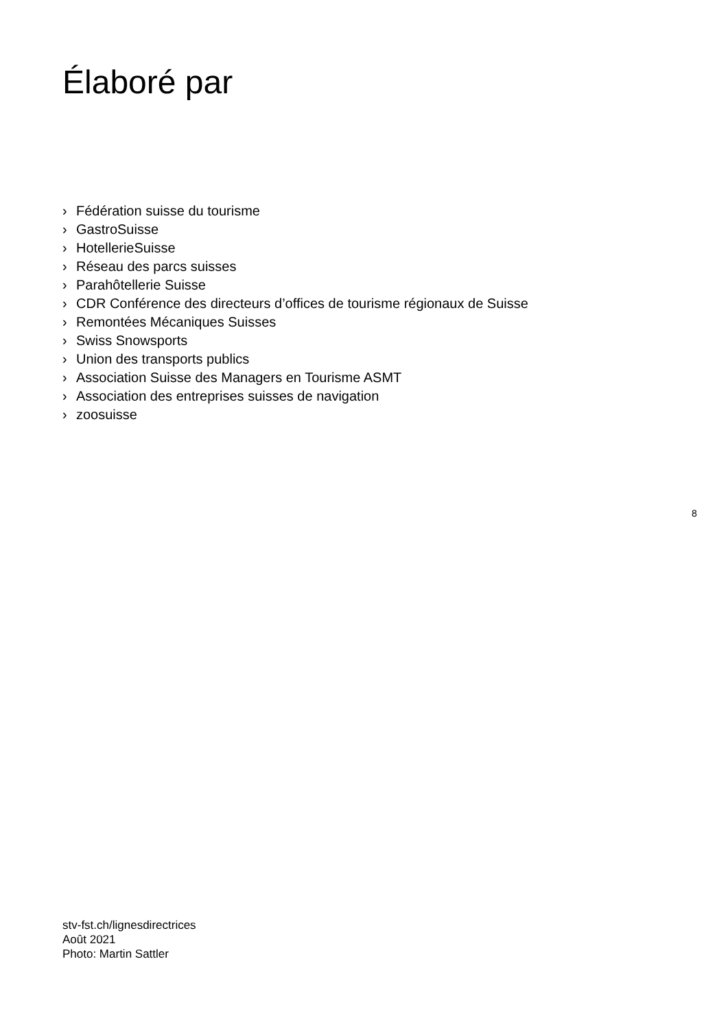Élaboré par
› Fédération suisse du tourisme
› GastroSuisse
› HotellerieSuisse
› Réseau des parcs suisses
› Parahôtellerie Suisse
› CDR Conférence des directeurs d’offices de tourisme régionaux de Suisse
› Remontées Mécaniques Suisses
› Swiss Snowsports
› Union des transports publics
› Association Suisse des Managers en Tourisme ASMT
› Association des entreprises suisses de navigation
› zoosuisse
8
stv-fst.ch/lignesdirectrices
Août 2021
Photo: Martin Sattler